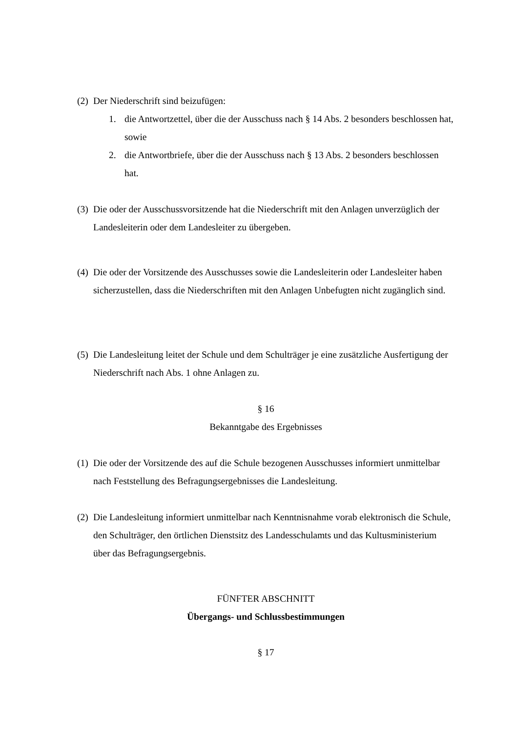(2) Der Niederschrift sind beizufügen:
1. die Antwortzettel, über die der Ausschuss nach § 14 Abs. 2 besonders beschlossen hat, sowie
2. die Antwortbriefe, über die der Ausschuss nach § 13 Abs. 2 besonders beschlossen hat.
(3) Die oder der Ausschussvorsitzende hat die Niederschrift mit den Anlagen unverzüglich der Landesleiterin oder dem Landesleiter zu übergeben.
(4) Die oder der Vorsitzende des Ausschusses sowie die Landesleiterin oder Landesleiter haben sicherzustellen, dass die Niederschriften mit den Anlagen Unbefugten nicht zugänglich sind.
(5) Die Landesleitung leitet der Schule und dem Schulträger je eine zusätzliche Ausfertigung der Niederschrift nach Abs. 1 ohne Anlagen zu.
§ 16
Bekanntgabe des Ergebnisses
(1) Die oder der Vorsitzende des auf die Schule bezogenen Ausschusses informiert unmittelbar nach Feststellung des Befragungsergebnisses die Landesleitung.
(2) Die Landesleitung informiert unmittelbar nach Kenntnisnahme vorab elektronisch die Schule, den Schulträger, den örtlichen Dienstsitz des Landesschulamts und das Kultusministerium über das Befragungsergebnis.
FÜNFTER ABSCHNITT
Übergangs- und Schlussbestimmungen
§ 17